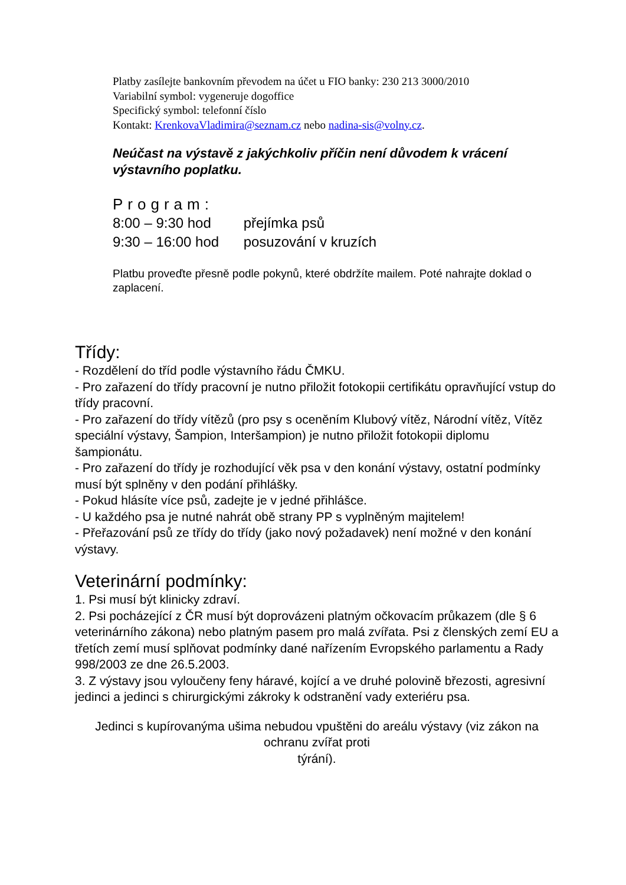Platby zasílejte bankovním převodem na účet u FIO banky: 230 213 3000/2010
Variabilní symbol: vygeneruje dogoffice
Specifický symbol: telefonní číslo
Kontakt: KrenkovaVladimira@seznam.cz nebo nadina-sis@volny.cz.
Neúčast na výstavě z jakýchkoliv příčin není důvodem k vrácení výstavního poplatku.
Program:
8:00 – 9:30 hod přejímka psů
9:30 – 16:00 hod posuzování v kruzích
Platbu proveďte přesně podle pokynů, které obdržíte mailem. Poté nahrajte doklad o zaplacení.
Třídy:
- Rozdělení do tříd podle výstavního řádu ČMKU.
- Pro zařazení do třídy pracovní je nutno přiložit fotokopii certifikátu opravňující vstup do třídy pracovní.
- Pro zařazení do třídy vítězů (pro psy s oceněním Klubový vítěz, Národní vítěz, Vítěz speciální výstavy, Šampion, Interšampion) je nutno přiložit fotokopii diplomu šampionátu.
- Pro zařazení do třídy je rozhodující věk psa v den konání výstavy, ostatní podmínky musí být splněny v den podání přihlášky.
- Pokud hlásíte více psů, zadejte je v jedné přihlášce.
- U každého psa je nutné nahrát obě strany PP s vyplněným majitelem!
- Přeřazování psů ze třídy do třídy (jako nový požadavek) není možné v den konání výstavy.
Veterinární podmínky:
1. Psi musí být klinicky zdraví.
2. Psi pocházející z ČR musí být doprovázeni platným očkovacím průkazem (dle § 6 veterinárního zákona) nebo platným pasem pro malá zvířata. Psi z členských zemí EU a třetích zemí musí splňovat podmínky dané nařízením Evropského parlamentu a Rady 998/2003 ze dne 26.5.2003.
3. Z výstavy jsou vyloučeny feny háravé, kojící a ve druhé polovině březosti, agresivní jedinci a jedinci s chirurgickými zákroky k odstranění vady exteriéru psa.
Jedinci s kupírovanýma ušima nebudou vpuštěni do areálu výstavy (viz zákon na ochranu zvířat proti
týrání).